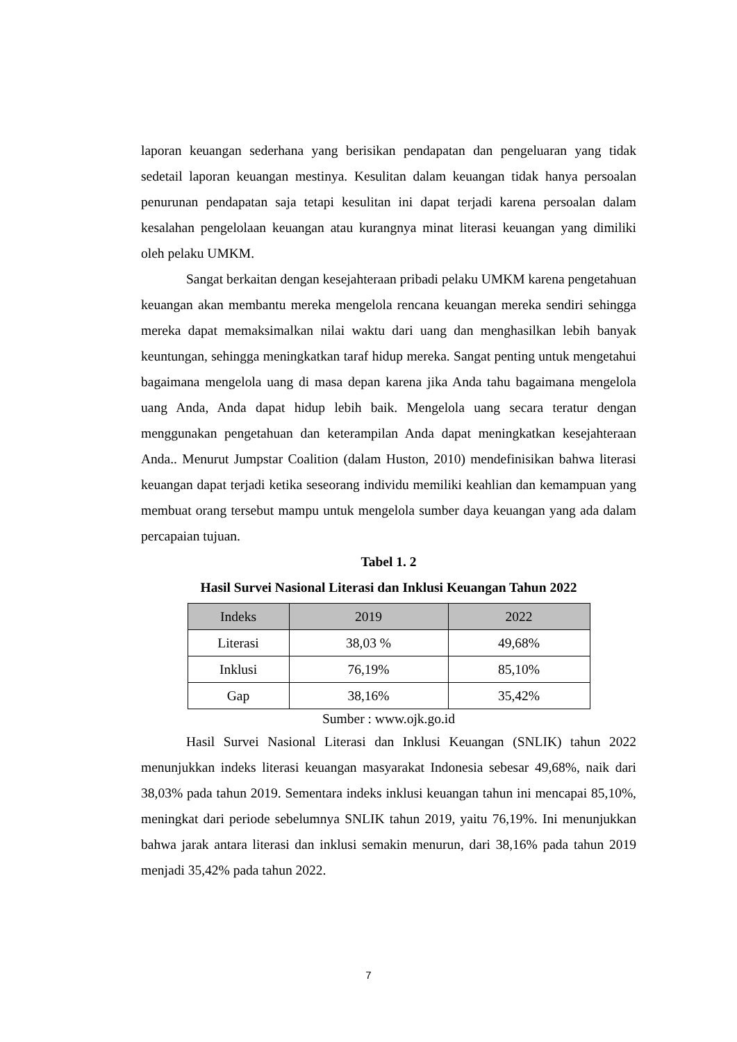laporan keuangan sederhana yang berisikan pendapatan dan pengeluaran yang tidak sedetail laporan keuangan mestinya. Kesulitan dalam keuangan tidak hanya persoalan penurunan pendapatan saja tetapi kesulitan ini dapat terjadi karena persoalan dalam kesalahan pengelolaan keuangan atau kurangnya minat literasi keuangan yang dimiliki oleh pelaku UMKM.
Sangat berkaitan dengan kesejahteraan pribadi pelaku UMKM karena pengetahuan keuangan akan membantu mereka mengelola rencana keuangan mereka sendiri sehingga mereka dapat memaksimalkan nilai waktu dari uang dan menghasilkan lebih banyak keuntungan, sehingga meningkatkan taraf hidup mereka. Sangat penting untuk mengetahui bagaimana mengelola uang di masa depan karena jika Anda tahu bagaimana mengelola uang Anda, Anda dapat hidup lebih baik. Mengelola uang secara teratur dengan menggunakan pengetahuan dan keterampilan Anda dapat meningkatkan kesejahteraan Anda.. Menurut Jumpstar Coalition (dalam Huston, 2010) mendefinisikan bahwa literasi keuangan dapat terjadi ketika seseorang individu memiliki keahlian dan kemampuan yang membuat orang tersebut mampu untuk mengelola sumber daya keuangan yang ada dalam percapaian tujuan.
Tabel 1. 2
Hasil Survei Nasional Literasi dan Inklusi Keuangan Tahun 2022
| Indeks | 2019 | 2022 |
| --- | --- | --- |
| Literasi | 38,03 % | 49,68% |
| Inklusi | 76,19% | 85,10% |
| Gap | 38,16% | 35,42% |
Sumber : www.ojk.go.id
Hasil Survei Nasional Literasi dan Inklusi Keuangan (SNLIK) tahun 2022 menunjukkan indeks literasi keuangan masyarakat Indonesia sebesar 49,68%, naik dari 38,03% pada tahun 2019. Sementara indeks inklusi keuangan tahun ini mencapai 85,10%, meningkat dari periode sebelumnya SNLIK tahun 2019, yaitu 76,19%. Ini menunjukkan bahwa jarak antara literasi dan inklusi semakin menurun, dari 38,16% pada tahun 2019 menjadi 35,42% pada tahun 2022.
7